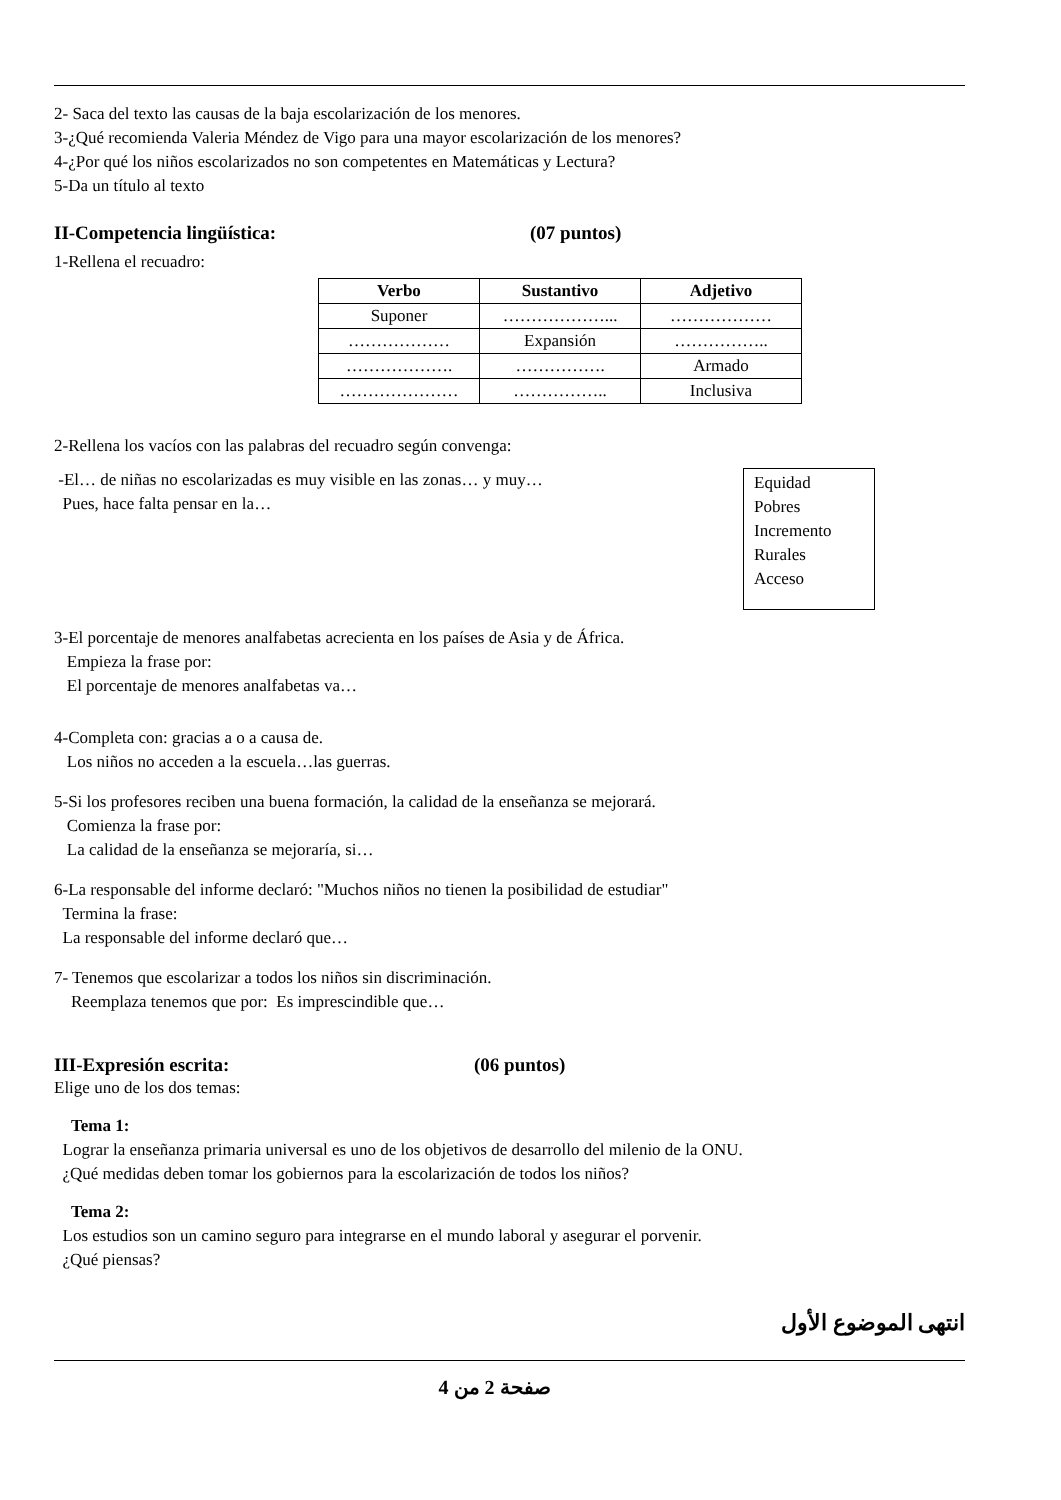2- Saca del texto las causas de la baja escolarización de los menores.
3-¿Qué recomienda Valeria Méndez de Vigo para una mayor escolarización de los menores?
4-¿Por qué los niños escolarizados no son competentes en Matemáticas y Lectura?
5-Da un título al texto
II-Competencia lingüística: (07 puntos)
1-Rellena el recuadro:
| Verbo | Sustantivo | Adjetivo |
| --- | --- | --- |
| Suponer | ………………... | ……………… |
| ……………… | Expansión | …………….. |
| ………………. | ……………. | Armado |
| ………………… | …………….. | Inclusiva |
2-Rellena los vacíos con las palabras del recuadro según convenga:
Equidad
Pobres
Incremento
Rurales
Acceso
-El… de niñas no escolarizadas es muy visible en las zonas… y muy…
Pues, hace falta pensar en la…
3-El porcentaje de menores analfabetas acrecienta en los países de Asia y de África.
Empieza la frase por:
El porcentaje de menores analfabetas va…
4-Completa con: gracias a o a causa de.
Los niños no acceden a la escuela…las guerras.
5-Si los profesores reciben una buena formación, la calidad de la enseñanza se mejorará.
Comienza la frase por:
La calidad de la enseñanza se mejoraría, si…
6-La responsable del informe declaró: "Muchos niños no tienen la posibilidad de estudiar"
Termina la frase:
La responsable del informe declaró que…
7- Tenemos que escolarizar a todos los niños sin discriminación.
Reemplaza tenemos que por: Es imprescindible que…
III-Expresión escrita: (06 puntos)
Elige uno de los dos temas:
Tema 1:
Lograr la enseñanza primaria universal es uno de los objetivos de desarrollo del milenio de la ONU.
¿Qué medidas deben tomar los gobiernos para la escolarización de todos los niños?
Tema 2:
Los estudios son un camino seguro para integrarse en el mundo laboral y asegurar el porvenir.
¿Qué piensas?
انتهى الموضوع الأول
صفحة 2 من 4